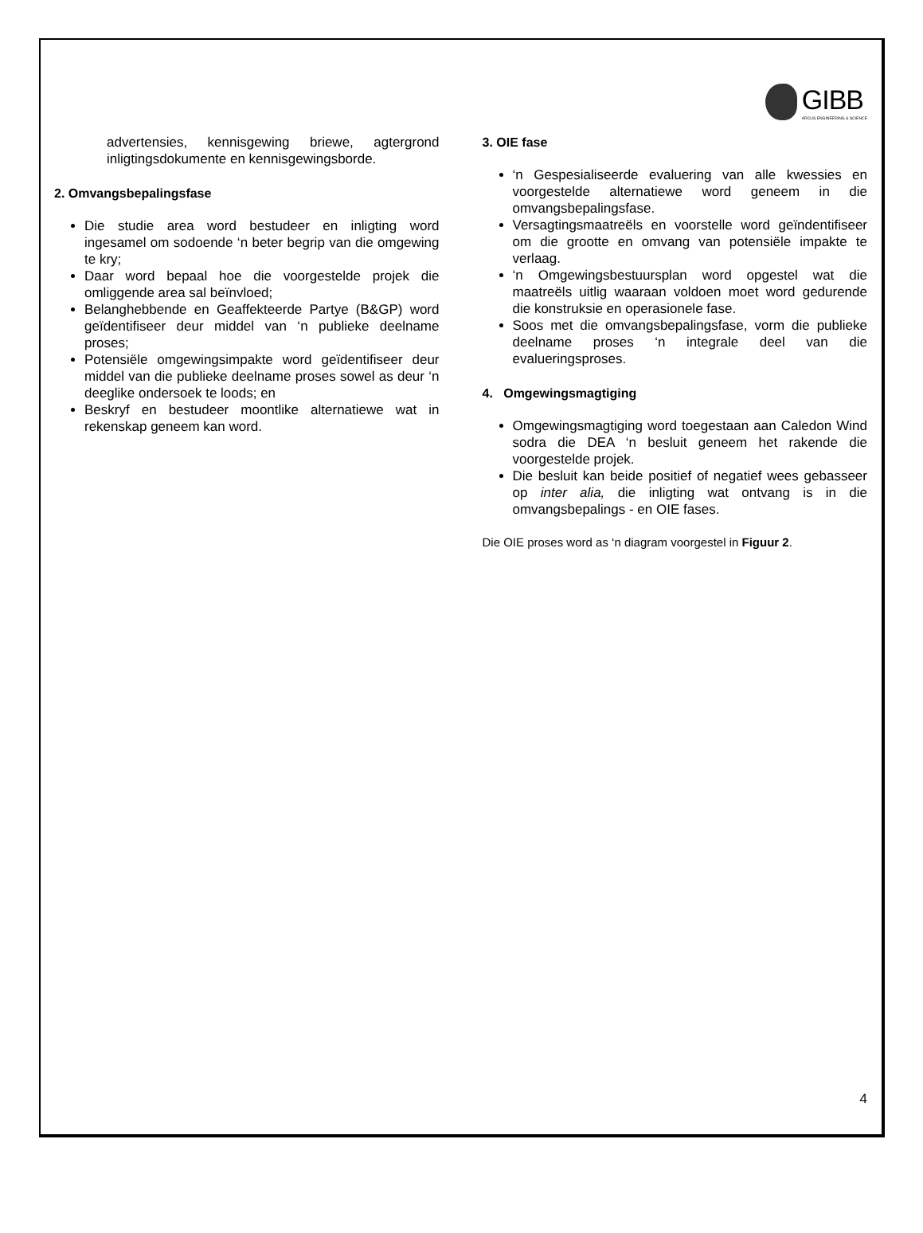GIBB
ARCUS ENGINEERING & SCIENCE
advertensies, kennisgewing briewe, agtergrond inligtingsdokumente en kennisgewingsborde.
2. Omvangsbepalingsfase
Die studie area word bestudeer en inligting word ingesamel om sodoende ‘n beter begrip van die omgewing te kry;
Daar word bepaal hoe die voorgestelde projek die omliggende area sal beïnvloed;
Belanghebbende en Geaffekteerde Partye (B&GP) word geïdentifiseer deur middel van ‘n publieke deelname proses;
Potensiële omgewingsimpakte word geïdentifiseer deur middel van die publieke deelname proses sowel as deur ‘n deeglike ondersoek te loods; en
Beskryf en bestudeer moontlike alternatiewe wat in rekenskap geneem kan word.
3. OIE fase
‘n Gespesialiseerde evaluering van alle kwessies en voorgestelde alternatiewe word geneem in die omvangsbepalingsfase.
Versagtingsmaatreëls en voorstelle word geïndentifiseer om die grootte en omvang van potensiële impakte te verlaag.
‘n Omgewingsbestuursplan word opgestel wat die maatreëls uitlig waaraan voldoen moet word gedurende die konstruksie en operasionele fase.
Soos met die omvangsbepalingsfase, vorm die publieke deelname proses ‘n integrale deel van die evalueringsproses.
4. Omgewingsmagtiging
Omgewingsmagtiging word toegestaan aan Caledon Wind sodra die DEA ‘n besluit geneem het rakende die voorgestelde projek.
Die besluit kan beide positief of negatief wees gebasseer op inter alia, die inligting wat ontvang is in die omvangsbepalings - en OIE fases.
Die OIE proses word as ‘n diagram voorgestel in Figuur 2.
4